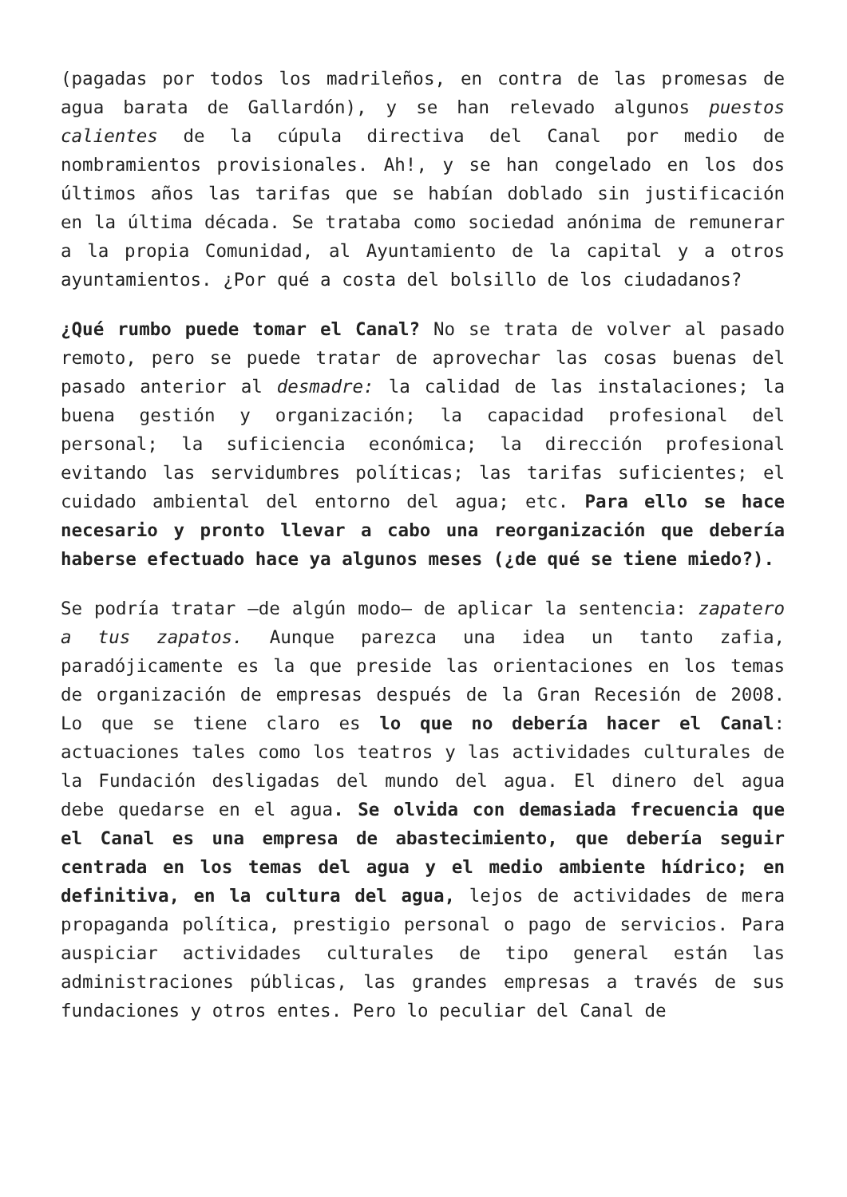(pagadas por todos los madrileños, en contra de las promesas de agua barata de Gallardón), y se han relevado algunos puestos calientes de la cúpula directiva del Canal por medio de nombramientos provisionales. Ah!, y se han congelado en los dos últimos años las tarifas que se habían doblado sin justificación en la última década. Se trataba como sociedad anónima de remunerar a la propia Comunidad, al Ayuntamiento de la capital y a otros ayuntamientos. ¿Por qué a costa del bolsillo de los ciudadanos?
¿Qué rumbo puede tomar el Canal? No se trata de volver al pasado remoto, pero se puede tratar de aprovechar las cosas buenas del pasado anterior al desmadre: la calidad de las instalaciones; la buena gestión y organización; la capacidad profesional del personal; la suficiencia económica; la dirección profesional evitando las servidumbres políticas; las tarifas suficientes; el cuidado ambiental del entorno del agua; etc. Para ello se hace necesario y pronto llevar a cabo una reorganización que debería haberse efectuado hace ya algunos meses (¿de qué se tiene miedo?).
Se podría tratar —de algún modo— de aplicar la sentencia: zapatero a tus zapatos. Aunque parezca una idea un tanto zafia, paradójicamente es la que preside las orientaciones en los temas de organización de empresas después de la Gran Recesión de 2008. Lo que se tiene claro es lo que no debería hacer el Canal: actuaciones tales como los teatros y las actividades culturales de la Fundación desligadas del mundo del agua. El dinero del agua debe quedarse en el agua. Se olvida con demasiada frecuencia que el Canal es una empresa de abastecimiento, que debería seguir centrada en los temas del agua y el medio ambiente hídrico; en definitiva, en la cultura del agua, lejos de actividades de mera propaganda política, prestigio personal o pago de servicios. Para auspiciar actividades culturales de tipo general están las administraciones públicas, las grandes empresas a través de sus fundaciones y otros entes. Pero lo peculiar del Canal de